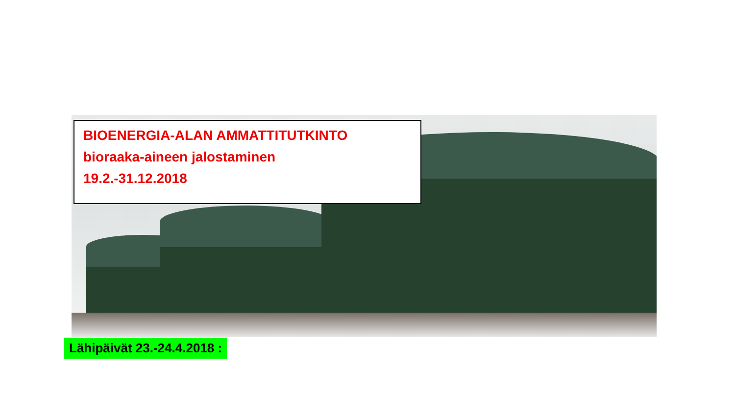BIOENERGIA-ALAN AMMATTITUTKINTO
bioraaka-aineen jalostaminen
19.2.-31.12.2018
Lähipäivät 23.-24.4.2018 :